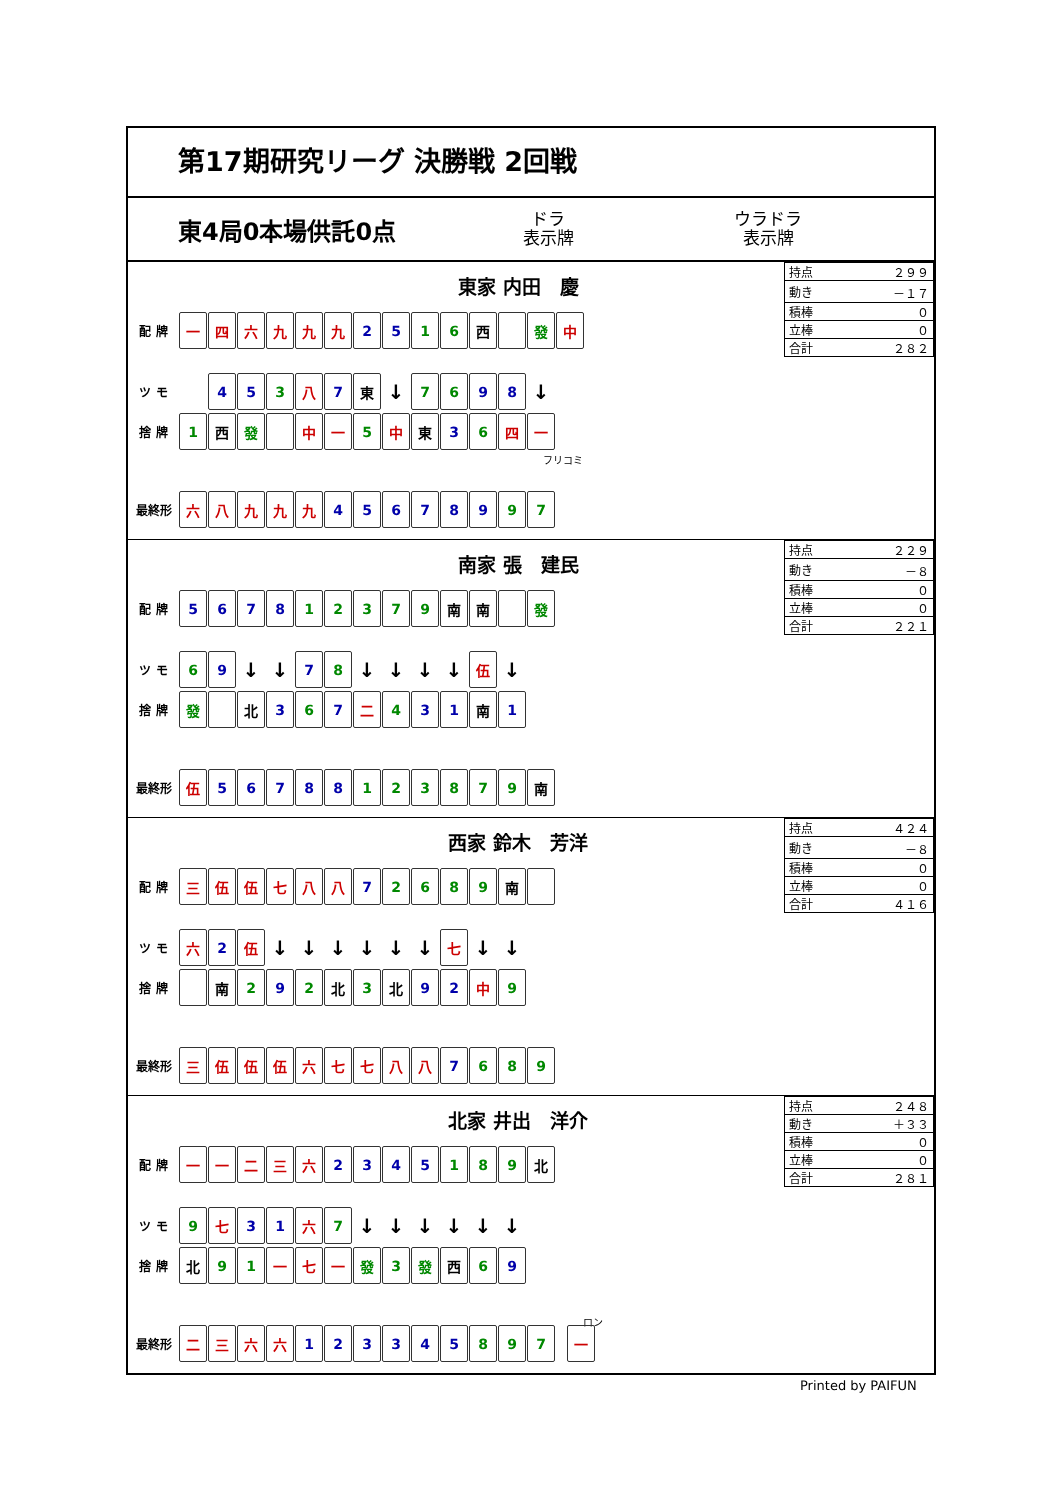第17期研究リーグ 決勝戦 2回戦
東4局0本場供託0点
ドラ
表示牌
ウラドラ
表示牌
東家 内田　慶
| 持点 | ２９９ |
| 動き | －１７ |
| 積棒 | ０ |
| 立棒 | ０ |
| 合計 | ２８２ |
配 牌
一 四 六 九 九 九 2 5 1 6 西 發 中
ツ モ
4 5 3 八 7 東
↓
7 6 9 8
↓
捨 牌
1 西 發 中 一 5 中 東 3 6 四 一
フリコミ
最終形
六 八 九 九 九 4 5 6 7 8 9 9 7
南家 張　建民
| 持点 | ２２９ |
| 動き | －８ |
| 積棒 | ０ |
| 立棒 | ０ |
| 合計 | ２２１ |
配 牌
5 6 7 8 1 2 3 7 9 南 南 發
ツ モ
6 9
↓ ↓
7 8
↓ ↓ ↓ ↓
伍
↓
捨 牌
發 北 3 6 7 二 4 3 1 南 1
最終形
伍 5 6 7 8 8 1 2 3 8 7 9 南
西家 鈴木　芳洋
| 持点 | ４２４ |
| 動き | －８ |
| 積棒 | ０ |
| 立棒 | ０ |
| 合計 | ４１６ |
配 牌
三 伍 伍 七 八 八 7 2 6 8 9 南
ツ モ
六 2 伍
↓ ↓ ↓ ↓ ↓ ↓
七
↓ ↓
捨 牌
南 2 9 2 北 3 北 9 2 中 9
最終形
三 伍 伍 伍 六 七 七 八 八 7 6 8 9
北家 井出　洋介
| 持点 | ２４８ |
| 動き | ＋３３ |
| 積棒 | ０ |
| 立棒 | ０ |
| 合計 | ２８１ |
配 牌
一 一 二 三 六 2 3 4 5 1 8 9 北
ツ モ
9 七 3 1 六 7
↓ ↓ ↓ ↓ ↓ ↓
捨 牌
北 9 1 一 七 一 發 3 發 西 6 9
ロン
最終形
二 三 六 六 1 2 3 3 4 5 8 9 7 一
Printed by PAIFUN